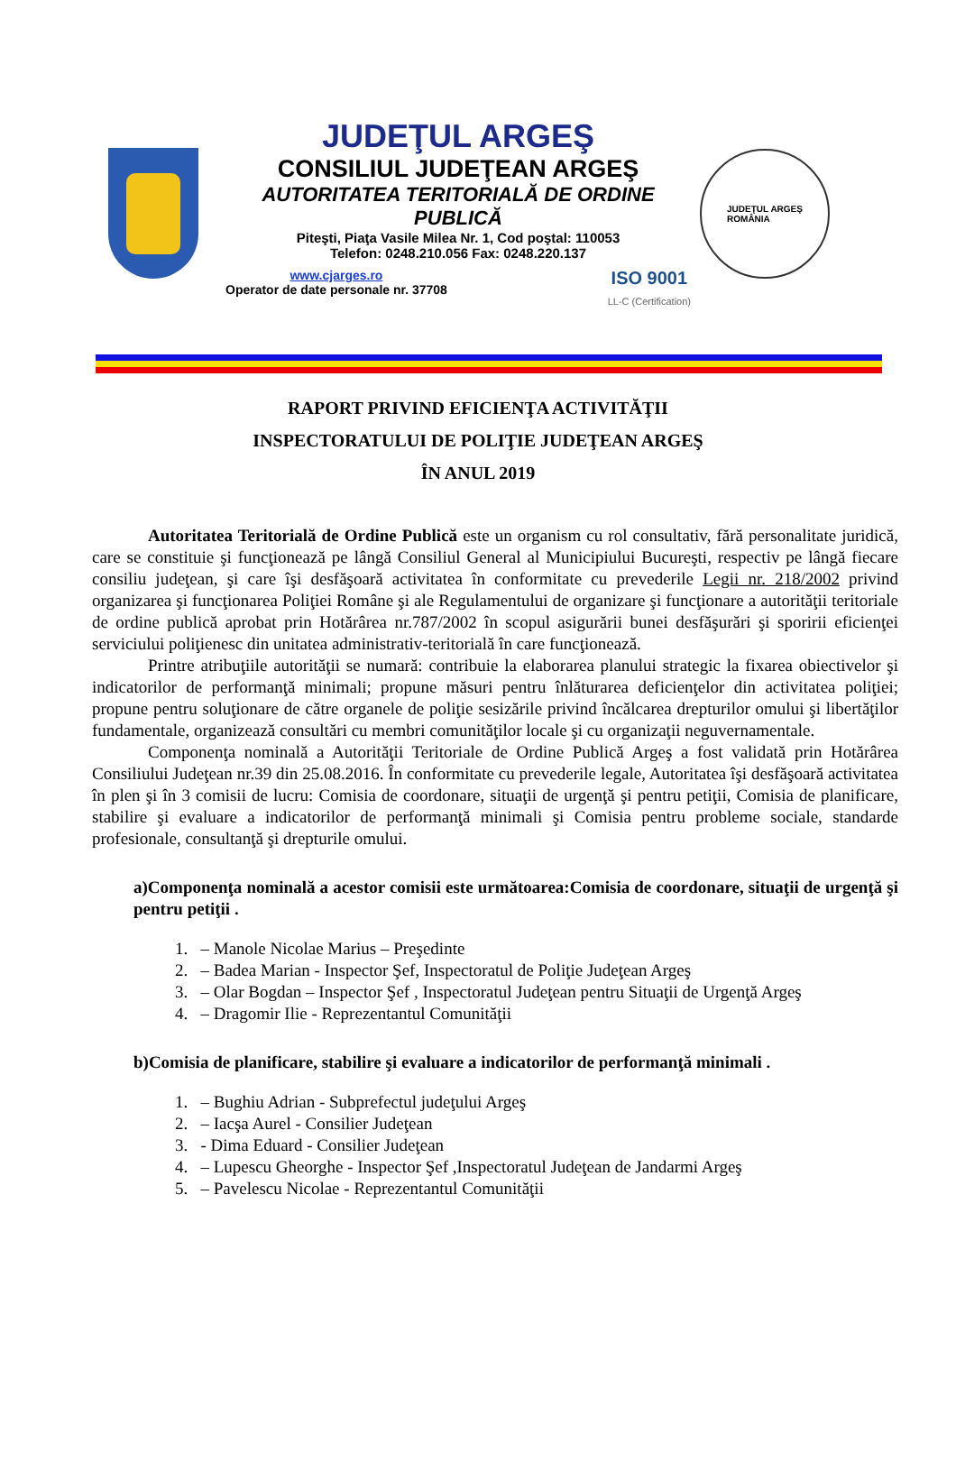JUDEŢUL ARGEŞ
CONSILIUL JUDEŢEAN ARGEŞ
AUTORITATEA TERITORIALĂ DE ORDINE PUBLICĂ
Piteşti, Piaţa Vasile Milea Nr. 1, Cod poştal: 110053
Telefon: 0248.210.056 Fax: 0248.220.137
www.cjarges.ro
Operator de date personale nr. 37708
ISO 9001
LL-C (Certification)
JUDEŢUL ARGEŞ
ROMÂNIA
RAPORT PRIVIND EFICIENŢA ACTIVITĂŢII
INSPECTORATULUI DE POLIŢIE JUDEŢEAN ARGEŞ
ÎN ANUL 2019
Autoritatea Teritorială de Ordine Publică este un organism cu rol consultativ, fără personalitate juridică, care se constituie şi funcţionează pe lângă Consiliul General al Municipiului Bucureşti, respectiv pe lângă fiecare consiliu judeţean, şi care îşi desfăşoară activitatea în conformitate cu prevederile Legii nr. 218/2002 privind organizarea şi funcţionarea Poliţiei Române şi ale Regulamentului de organizare şi funcţionare a autorităţii teritoriale de ordine publică aprobat prin Hotărârea nr.787/2002 în scopul asigurării bunei desfăşurări şi sporirii eficienţei serviciului poliţienesc din unitatea administrativ-teritorială în care funcţionează.
Printre atribuţiile autorităţii se numară: contribuie la elaborarea planului strategic la fixarea obiectivelor şi indicatorilor de performanţă minimali; propune măsuri pentru înlăturarea deficienţelor din activitatea poliţiei; propune pentru soluţionare de către organele de poliţie sesizările privind încălcarea drepturilor omului şi libertăţilor fundamentale, organizează consultări cu membri comunităţilor locale şi cu organizaţii neguvernamentale.
Componenţa nominală a Autorităţii Teritoriale de Ordine Publică Argeş a fost validată prin Hotărârea Consiliului Judeţean nr.39 din 25.08.2016. În conformitate cu prevederile legale, Autoritatea îşi desfăşoară activitatea în plen şi în 3 comisii de lucru: Comisia de coordonare, situaţii de urgenţă şi pentru petiţii, Comisia de planificare, stabilire şi evaluare a indicatorilor de performanţă minimali şi Comisia pentru probleme sociale, standarde profesionale, consultanţă şi drepturile omului.
a)Componenţa nominală a acestor comisii este următoarea:Comisia de coordonare, situaţii de urgenţă şi pentru petiţii .
1. – Manole Nicolae Marius – Preşedinte
2. – Badea Marian - Inspector Şef, Inspectoratul de Poliţie Judeţean Argeş
3. – Olar Bogdan – Inspector Şef , Inspectoratul Judeţean pentru Situaţii de Urgenţă Argeş
4. – Dragomir Ilie - Reprezentantul Comunităţii
b)Comisia de planificare, stabilire şi evaluare a indicatorilor de performanţă minimali .
1. – Bughiu Adrian - Subprefectul judeţului Argeş
2. – Iacşa Aurel - Consilier Judeţean
3. - Dima Eduard - Consilier Judeţean
4. – Lupescu Gheorghe - Inspector Şef ,Inspectoratul Judeţean de Jandarmi Argeş
5. – Pavelescu Nicolae - Reprezentantul Comunităţii